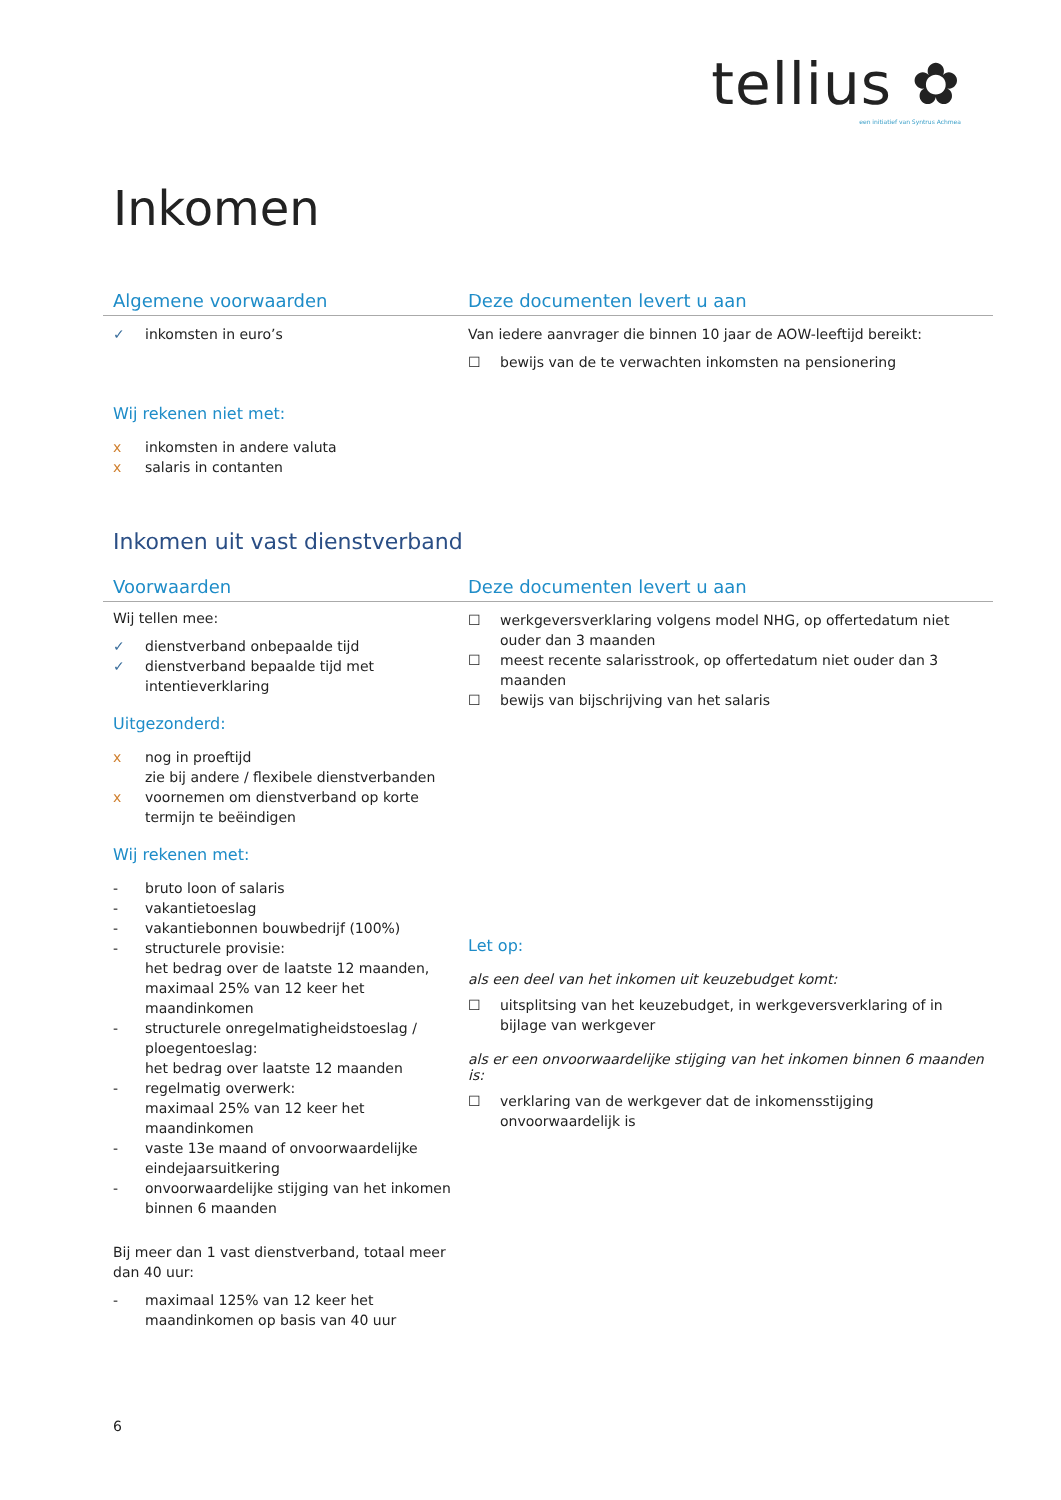tellius ✿
een initiatief van Syntrus Achmea
Inkomen
Algemene voorwaarden Deze documenten levert u aan
✓ inkomsten in euro’s
Wij rekenen niet met:
x inkomsten in andere valuta
x salaris in contanten
Van iedere aanvrager die binnen 10 jaar de AOW-leeftijd bereikt:
☐ bewijs van de te verwachten inkomsten na pensionering
Inkomen uit vast dienstverband
Voorwaarden Deze documenten levert u aan
Wij tellen mee:
✓ dienstverband onbepaalde tijd
✓ dienstverband bepaalde tijd met intentieverklaring
Uitgezonderd:
x nog in proeftijd
zie bij andere / flexibele dienstverbanden
x voornemen om dienstverband op korte termijn te beëindigen
Wij rekenen met:
- bruto loon of salaris
- vakantietoeslag
- vakantiebonnen bouwbedrijf (100%)
- structurele provisie:
het bedrag over de laatste 12 maanden, maximaal 25% van 12 keer het maandinkomen
- structurele onregelmatigheidstoeslag / ploegentoeslag:
het bedrag over laatste 12 maanden
- regelmatig overwerk:
maximaal 25% van 12 keer het maandinkomen
- vaste 13e maand of onvoorwaardelijke eindejaarsuitkering
- onvoorwaardelijke stijging van het inkomen binnen 6 maanden
Bij meer dan 1 vast dienstverband, totaal meer dan 40 uur:
- maximaal 125% van 12 keer het maandinkomen op basis van 40 uur
☐ werkgeversverklaring volgens model NHG, op offertedatum niet ouder dan 3 maanden
☐ meest recente salarisstrook, op offertedatum niet ouder dan 3 maanden
☐ bewijs van bijschrijving van het salaris
Let op:
als een deel van het inkomen uit keuzebudget komt:
☐ uitsplitsing van het keuzebudget, in werkgeversverklaring of in bijlage van werkgever
als er een onvoorwaardelijke stijging van het inkomen binnen 6 maanden is:
☐ verklaring van de werkgever dat de inkomensstijging onvoorwaardelijk is
6